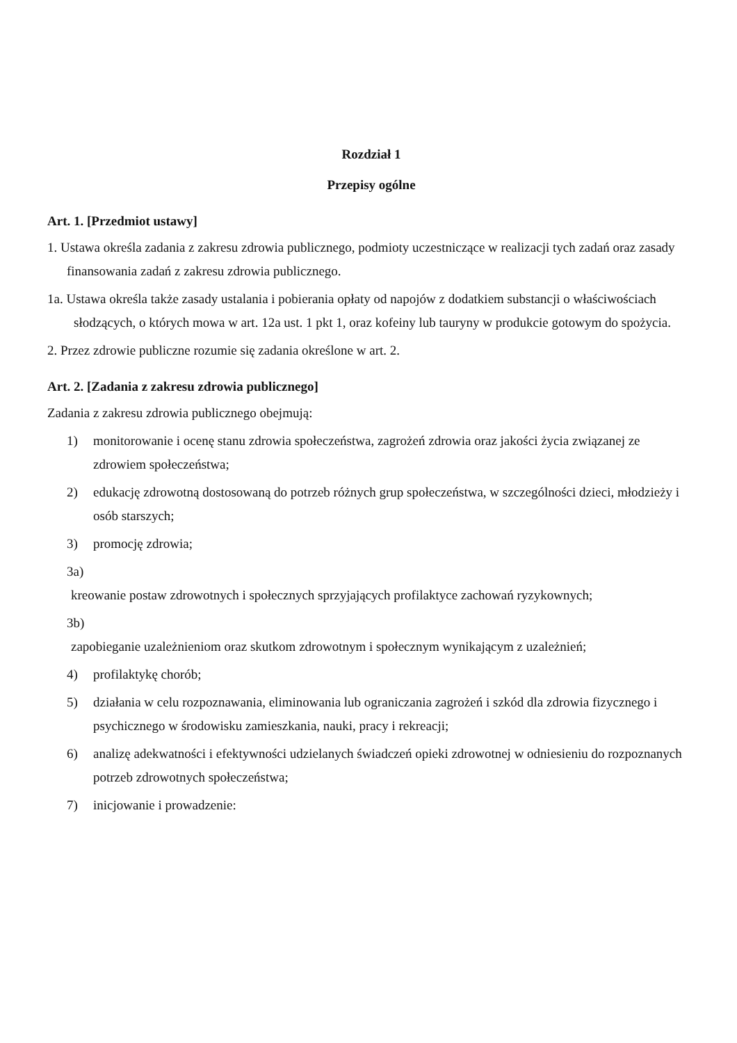Rozdział 1
Przepisy ogólne
Art. 1. [Przedmiot ustawy]
1. Ustawa określa zadania z zakresu zdrowia publicznego, podmioty uczestniczące w realizacji tych zadań oraz zasady finansowania zadań z zakresu zdrowia publicznego.
1a. Ustawa określa także zasady ustalania i pobierania opłaty od napojów z dodatkiem substancji o właściwościach słodzących, o których mowa w art. 12a ust. 1 pkt 1, oraz kofeiny lub tauryny w produkcie gotowym do spożycia.
2. Przez zdrowie publiczne rozumie się zadania określone w art. 2.
Art. 2. [Zadania z zakresu zdrowia publicznego]
Zadania z zakresu zdrowia publicznego obejmują:
1) monitorowanie i ocenę stanu zdrowia społeczeństwa, zagrożeń zdrowia oraz jakości życia związanej ze zdrowiem społeczeństwa;
2) edukację zdrowotną dostosowaną do potrzeb różnych grup społeczeństwa, w szczególności dzieci, młodzieży i osób starszych;
3) promocję zdrowia;
3a)
kreowanie postaw zdrowotnych i społecznych sprzyjających profilaktyce zachowań ryzykownych;
3b)
zapobieganie uzależnieniom oraz skutkom zdrowotnym i społecznym wynikającym z uzależnień;
4) profilaktykę chorób;
5) działania w celu rozpoznawania, eliminowania lub ograniczania zagrożeń i szkód dla zdrowia fizycznego i psychicznego w środowisku zamieszkania, nauki, pracy i rekreacji;
6) analizę adekwatności i efektywności udzielanych świadczeń opieki zdrowotnej w odniesieniu do rozpoznanych potrzeb zdrowotnych społeczeństwa;
7) inicjowanie i prowadzenie: